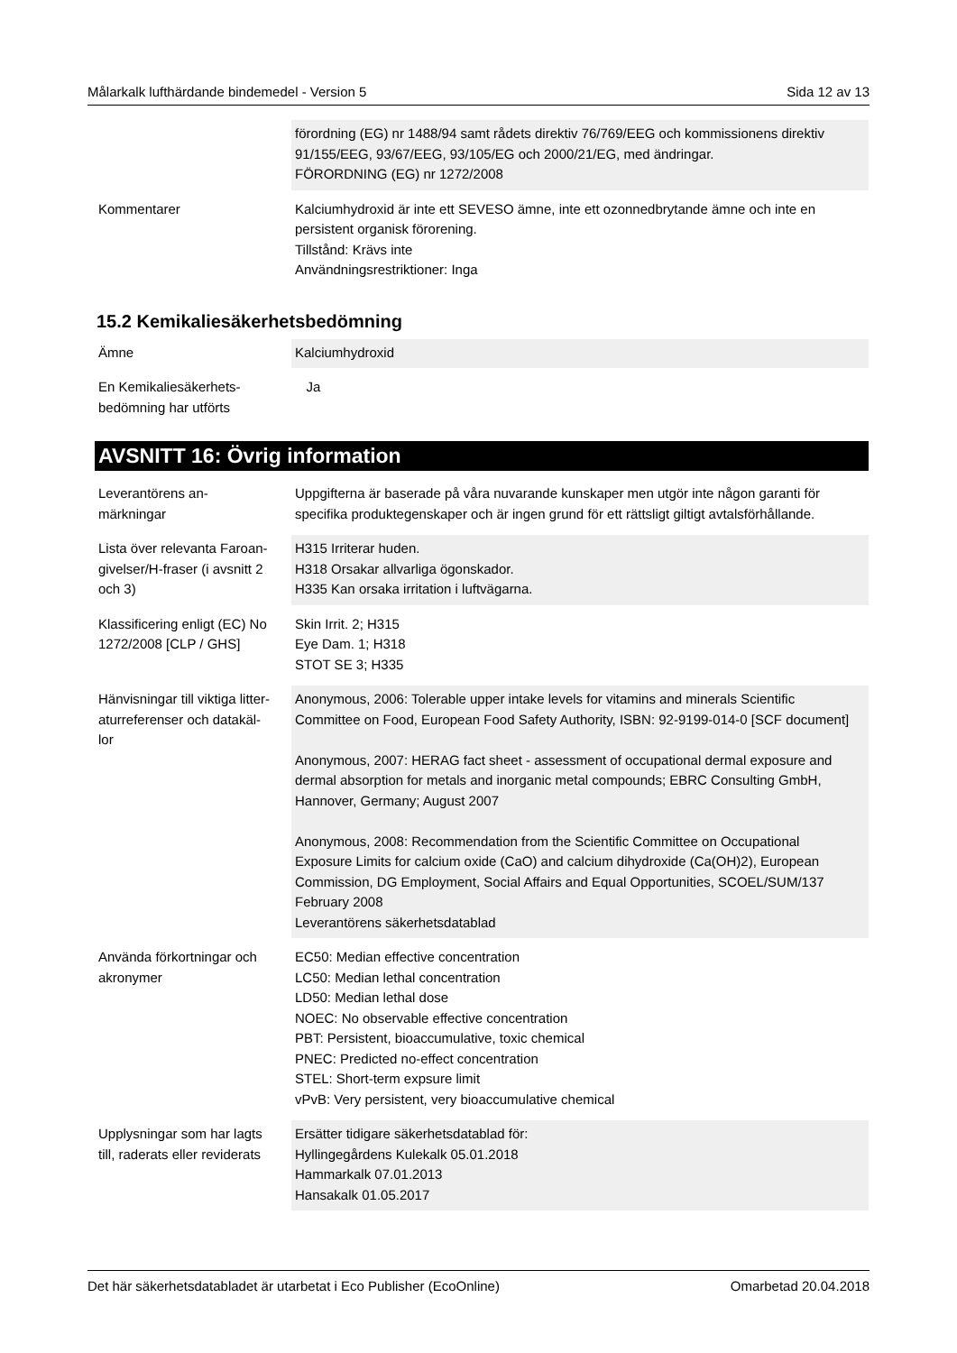Målarkalk lufthärdande bindemedel - Version 5 Sida 12 av 13
| | förordning (EG) nr 1488/94 samt rådets direktiv 76/769/EEG och kommissionens direktiv 91/155/EEG, 93/67/EEG, 93/105/EG och 2000/21/EG, med ändringar. FÖRORDNING (EG) nr 1272/2008 |
| Kommentarer | Kalciumhydroxid är inte ett SEVESO ämne, inte ett ozonnedbrytande ämne och inte en persistent organisk förorening. Tillstånd: Krävs inte Användningsrestriktioner: Inga |
15.2 Kemikaliesäkerhetsbedömning
| Ämne | Kalciumhydroxid |
| En Kemikaliesäkerhets- bedömning har utförts | Ja |
AVSNITT 16: Övrig information
| Leverantörens an- märkningar | Uppgifterna är baserade på våra nuvarande kunskaper men utgör inte någon garanti för specifika produktegenskaper och är ingen grund för ett rättsligt giltigt avtalsförhållande. |
| Lista över relevanta Faroan- givelser/H-fraser (i avsnitt 2 och 3) | H315 Irriterar huden. H318 Orsakar allvarliga ögonskador. H335 Kan orsaka irritation i luftvägarna. |
| Klassificering enligt (EC) No 1272/2008 [CLP / GHS] | Skin Irrit. 2; H315 Eye Dam. 1; H318 STOT SE 3; H335 |
| Hänvisningar till viktiga litter- aturreferenser och datakäl- lor | Anonymous, 2006: Tolerable upper intake levels for vitamins and minerals Scientific Committee on Food, European Food Safety Authority, ISBN: 92-9199-014-0 [SCF document] Anonymous, 2007: HERAG fact sheet - assessment of occupational dermal exposure and dermal absorption for metals and inorganic metal compounds; EBRC Consulting GmbH, Hannover, Germany; August 2007 Anonymous, 2008: Recommendation from the Scientific Committee on Occupational Exposure Limits for calcium oxide (CaO) and calcium dihydroxide (Ca(OH)2), European Commission, DG Employment, Social Affairs and Equal Opportunities, SCOEL/SUM/137 February 2008 Leverantörens säkerhetsdatablad |
| Använda förkortningar och akronymer | EC50: Median effective concentration LC50: Median lethal concentration LD50: Median lethal dose NOEC: No observable effective concentration PBT: Persistent, bioaccumulative, toxic chemical PNEC: Predicted no-effect concentration STEL: Short-term expsure limit vPvB: Very persistent, very bioaccumulative chemical |
| Upplysningar som har lagts till, raderats eller reviderats | Ersätter tidigare säkerhetsdatablad för: Hyllingegårdens Kulekalk 05.01.2018 Hammarkalk 07.01.2013 Hansakalk 01.05.2017 |
Det här säkerhetsdatabladet är utarbetat i Eco Publisher (EcoOnline) Omarbetad 20.04.2018